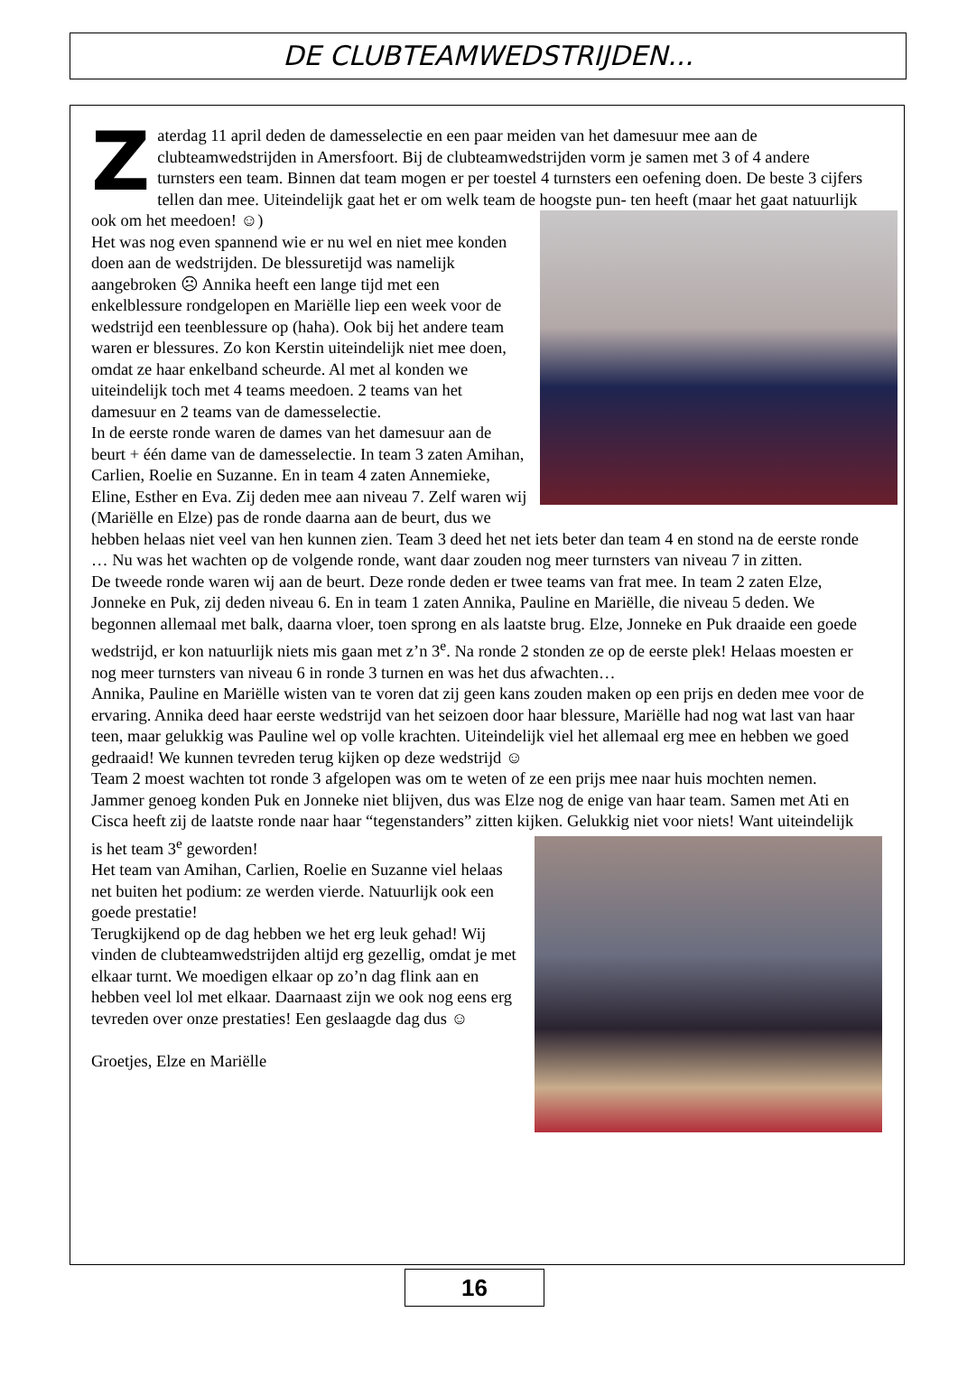DE CLUBTEAMWEDSTRIJDEN...
Zaterdag 11 april deden de damesselectie en een paar meiden van het damesuur mee aan de clubteamwedstrijden in Amersfoort. Bij de clubteamwedstrijden vorm je samen met 3 of 4 andere turnsters een team. Binnen dat team mogen er per toestel 4 turnsters een oefening doen. De beste 3 cijfers tellen dan mee. Uiteindelijk gaat het er om welk team de hoogste pun-
ten heeft (maar het gaat natuurlijk ook om het meedoen! ☺)
Het was nog even spannend wie er nu wel en niet mee konden doen aan de wedstrijden. De blessuretijd was namelijk aangebroken ☹ Annika heeft een lange tijd met een enkelblessure rondgelopen en Mariëlle liep een week voor de wedstrijd een teenblessure op (haha). Ook bij het andere team waren er blessures. Zo kon Kerstin uiteindelijk niet mee doen, omdat ze haar enkelband scheurde. Al met al konden we uiteindelijk toch met 4 teams meedoen. 2 teams van het damesuur en 2 teams van de damesselectie.
In de eerste ronde waren de dames van het damesuur aan de beurt + één dame van de damesselectie. In team 3 zaten Amihan, Carlien, Roelie en Suzanne. En in team 4 zaten Annemieke, Eline, Esther en Eva. Zij deden mee aan niveau 7. Zelf waren wij (Mariëlle en Elze) pas de ronde daarna aan de beurt, dus we hebben helaas niet veel van hen kunnen zien. Team 3 deed het net iets beter dan team 4 en stond na de eerste ronde … Nu was het wachten op de volgende ronde, want daar zouden nog meer turnsters van niveau 7 in zitten.
De tweede ronde waren wij aan de beurt. Deze ronde deden er twee teams van frat mee. In team 2 zaten Elze, Jonneke en Puk, zij deden niveau 6. En in team 1 zaten Annika, Pauline en Mariëlle, die niveau 5 deden. We begonnen allemaal met balk, daarna vloer, toen sprong en als laatste brug. Elze, Jonneke en Puk draaide een goede wedstrijd, er kon natuurlijk niets mis gaan met z’n 3<sup>e</sup>. Na ronde 2 stonden ze op de eerste plek! Helaas moesten er nog meer turnsters van niveau 6 in ronde 3 turnen en was het dus afwachten…
Annika, Pauline en Mariëlle wisten van te voren dat zij geen kans zouden maken op een prijs en deden mee voor de ervaring. Annika deed haar eerste wedstrijd van het seizoen door haar blessure, Mariëlle had nog wat last van haar teen, maar gelukkig was Pauline wel op volle krachten. Uiteindelijk viel het allemaal erg mee en hebben we goed gedraaid! We kunnen tevreden terug kijken op deze wedstrijd ☺
Team 2 moest wachten tot ronde 3 afgelopen was om te weten of ze een prijs mee naar huis mochten nemen. Jammer genoeg konden Puk en Jonneke niet blijven, dus was Elze nog de enige van haar team. Samen met Ati en Cisca heeft zij de laatste ronde naar haar “tegenstanders” zitten kijken.
Gelukkig niet voor niets! Want uiteindelijk is het team 3<sup>e</sup> geworden!
Het team van Amihan, Carlien, Roelie en Suzanne viel helaas net buiten het podium: ze werden vierde. Natuurlijk ook een goede prestatie!
Terugkijkend op de dag hebben we het erg leuk gehad! Wij vinden de clubteamwedstrijden altijd erg gezellig, omdat je met elkaar turnt. We moedigen elkaar op zo’n dag flink aan en hebben veel lol met elkaar. Daarnaast zijn we ook nog eens erg tevreden over onze prestaties! Een geslaagde dag dus ☺
Groetjes, Elze en Mariëlle
16